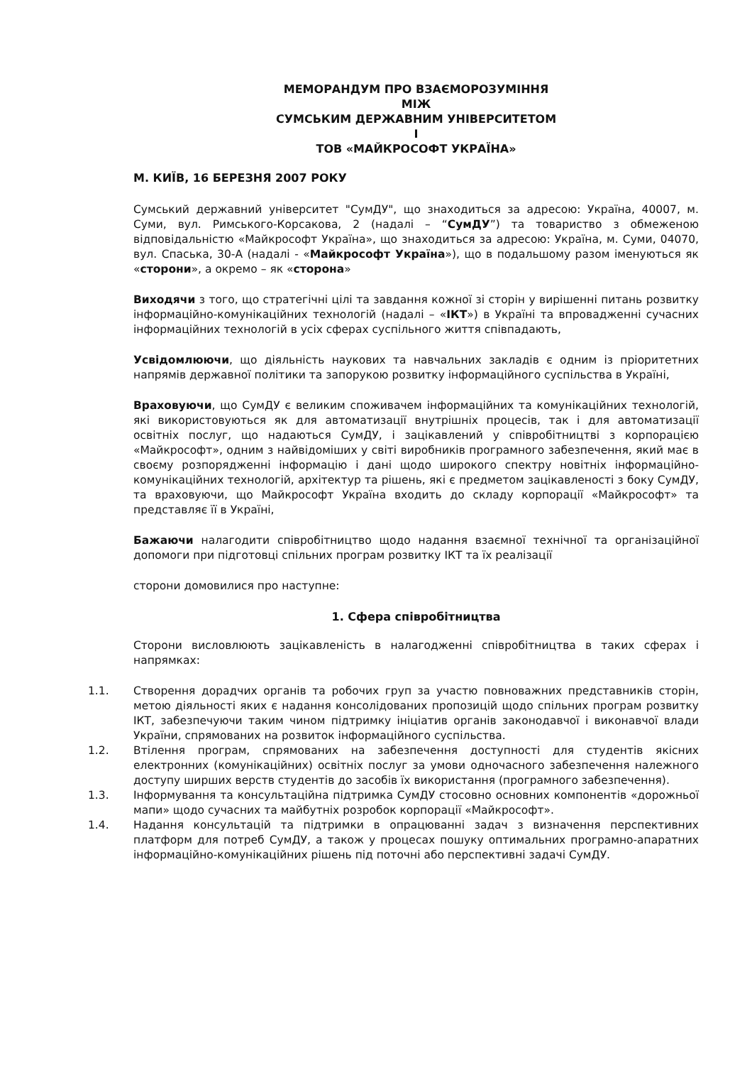МЕМОРАНДУМ ПРО ВЗАЄМОРОЗУМІННЯ
МІЖ
СУМСЬКИМ ДЕРЖАВНИМ УНІВЕРСИТЕТОМ
І
ТОВ «МАЙКРОСОФТ УКРАЇНА»
М. КИЇВ, 16 БЕРЕЗНЯ 2007 РОКУ
Сумський державний університет "СумДУ", що знаходиться за адресою: Україна, 40007, м. Суми, вул. Римського-Корсакова, 2 (надалі – “СумДУ”) та товариство з обмеженою відповідальністю «Майкрософт Україна», що знаходиться за адресою: Україна, м. Суми, 04070, вул. Спаська, 30-А (надалі - «Майкрософт Україна»), що в подальшому разом іменуються як «сторони», а окремо – як «сторона»
Виходячи з того, що стратегічні цілі та завдання кожної зі сторін у вирішенні питань розвитку інформаційно-комунікаційних технологій (надалі – «ІКТ») в Україні та впровадженні сучасних інформаційних технологій в усіх сферах суспільного життя співпадають,
Усвідомлюючи, що діяльність наукових та навчальних закладів є одним із пріоритетних напрямів державної політики та запорукою розвитку інформаційного суспільства в Україні,
Враховуючи, що СумДУ є великим споживачем інформаційних та комунікаційних технологій, які використовуються як для автоматизації внутрішніх процесів, так і для автоматизації освітніх послуг, що надаються СумДУ, і зацікавлений у співробітництві з корпорацією «Майкрософт», одним з найвідоміших у світі виробників програмного забезпечення, який має в своєму розпорядженні інформацію і дані щодо широкого спектру новітніх інформаційно-комунікаційних технологій, архітектур та рішень, які є предметом зацікавленості з боку СумДУ, та враховуючи, що Майкрософт Україна входить до складу корпорації «Майкрософт» та представляє її в Україні,
Бажаючи налагодити співробітництво щодо надання взаємної технічної та організаційної допомоги при підготовці спільних програм розвитку ІКТ та їх реалізації
сторони домовилися про наступне:
1. Сфера співробітництва
Сторони висловлюють зацікавленість в налагодженні співробітництва в таких сферах і напрямках:
1.1. Створення дорадчих органів та робочих груп за участю повноважних представників сторін, метою діяльності яких є надання консолідованих пропозицій щодо спільних програм розвитку ІКТ, забезпечуючи таким чином підтримку ініціатив органів законодавчої і виконавчої влади України, спрямованих на розвиток інформаційного суспільства.
1.2. Втілення програм, спрямованих на забезпечення доступності для студентів якісних електронних (комунікаційних) освітніх послуг за умови одночасного забезпечення належного доступу ширших верств студентів до засобів їх використання (програмного забезпечення).
1.3. Інформування та консультаційна підтримка СумДУ стосовно основних компонентів «дорожньої мапи» щодо сучасних та майбутніх розробок корпорації «Майкрософт».
1.4. Надання консультацій та підтримки в опрацюванні задач з визначення перспективних платформ для потреб СумДУ, а також у процесах пошуку оптимальних програмно-апаратних інформаційно-комунікаційних рішень під поточні або перспективні задачі СумДУ.